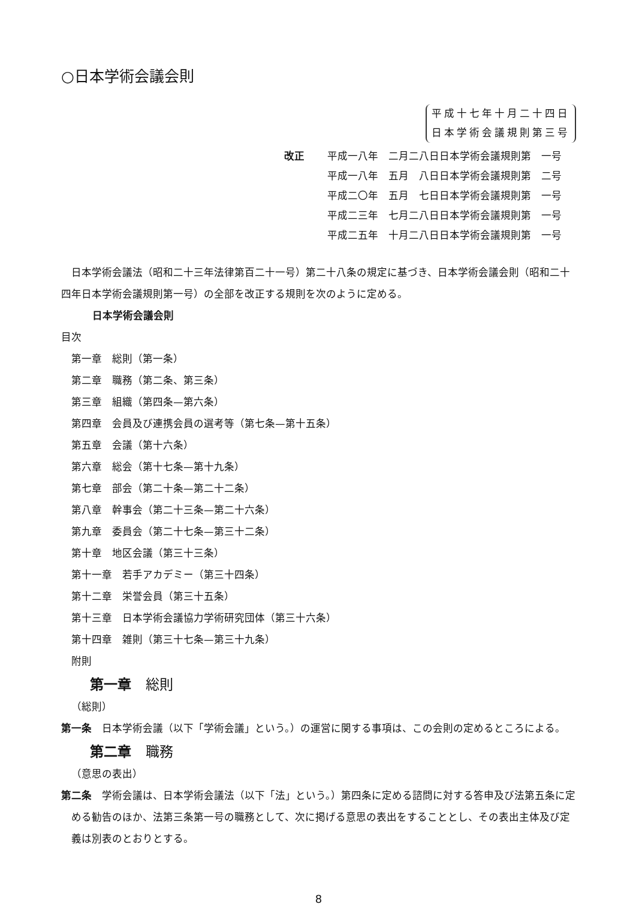○日本学術会議会則
平成十七年十月二十四日
日本学術会議規則第三号
改正 平成一八年　二月二八日日本学術会議規則第　一号
平成一八年　五月　八日日本学術会議規則第　二号
平成二〇年　五月　七日日本学術会議規則第　一号
平成二三年　七月二八日日本学術会議規則第　一号
平成二五年　十月二八日日本学術会議規則第　一号
日本学術会議法（昭和二十三年法律第百二十一号）第二十八条の規定に基づき、日本学術会議会則（昭和二十四年日本学術会議規則第一号）の全部を改正する規則を次のように定める。
日本学術会議会則
目次
第一章　総則（第一条）
第二章　職務（第二条、第三条）
第三章　組織（第四条—第六条）
第四章　会員及び連携会員の選考等（第七条—第十五条）
第五章　会議（第十六条）
第六章　総会（第十七条—第十九条）
第七章　部会（第二十条—第二十二条）
第八章　幹事会（第二十三条—第二十六条）
第九章　委員会（第二十七条—第三十二条）
第十章　地区会議（第三十三条）
第十一章　若手アカデミー（第三十四条）
第十二章　栄誉会員（第三十五条）
第十三章　日本学術会議協力学術研究団体（第三十六条）
第十四章　雑則（第三十七条—第三十九条）
附則
第一章 総則
（総則）
第一条　日本学術会議（以下「学術会議」という。）の運営に関する事項は、この会則の定めるところによる。
第二章 職務
（意思の表出）
第二条　学術会議は、日本学術会議法（以下「法」という。）第四条に定める諮問に対する答申及び法第五条に定める勧告のほか、法第三条第一号の職務として、次に掲げる意思の表出をすることとし、その表出主体及び定義は別表のとおりとする。
8